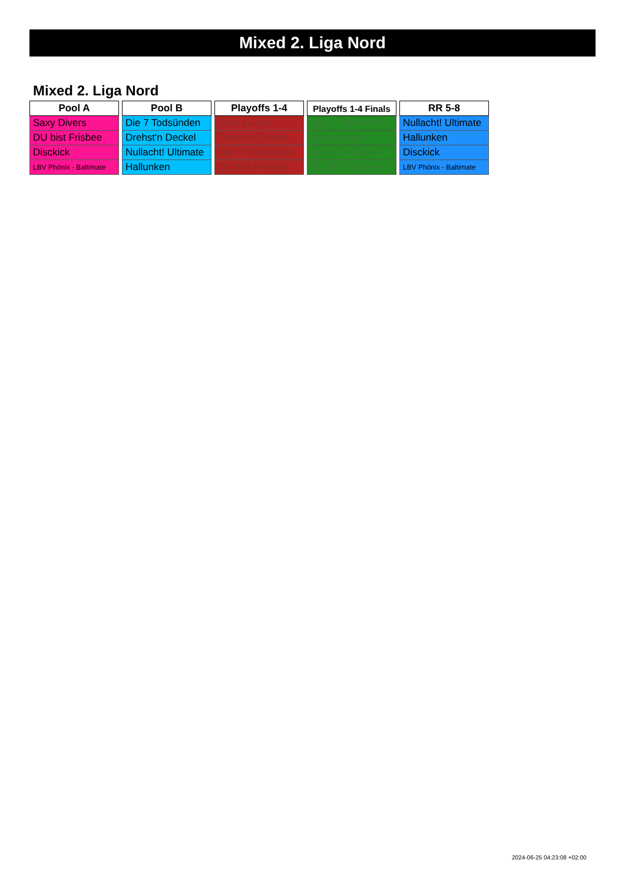Mixed 2. Liga Nord
Mixed 2. Liga Nord
| Pool A |
| --- |
| Saxy Divers |
| DU bist Frisbee |
| Disckick |
| LBV Phönix - Baltimate |
| Pool B |
| --- |
| Die 7 Todsünden |
| Drehst'n Deckel |
| Nullacht! Ultimate |
| Hallunken |
| Playoffs 1-4 |
| --- |
| Saxy Divers |
| Drehst'n Deckel |
| Die 7 Todsünden |
| DU bist Frisbee |
| Playoffs 1-4 Finals |
| --- |
| Die 7 Todsünden |
| Saxy Divers |
| Drehst'n Deckel |
| DU bist Frisbee |
| RR 5-8 |
| --- |
| Nullacht! Ultimate |
| Hallunken |
| Disckick |
| LBV Phönix - Baltimate |
2024-06-25 04:23:08 +02:00